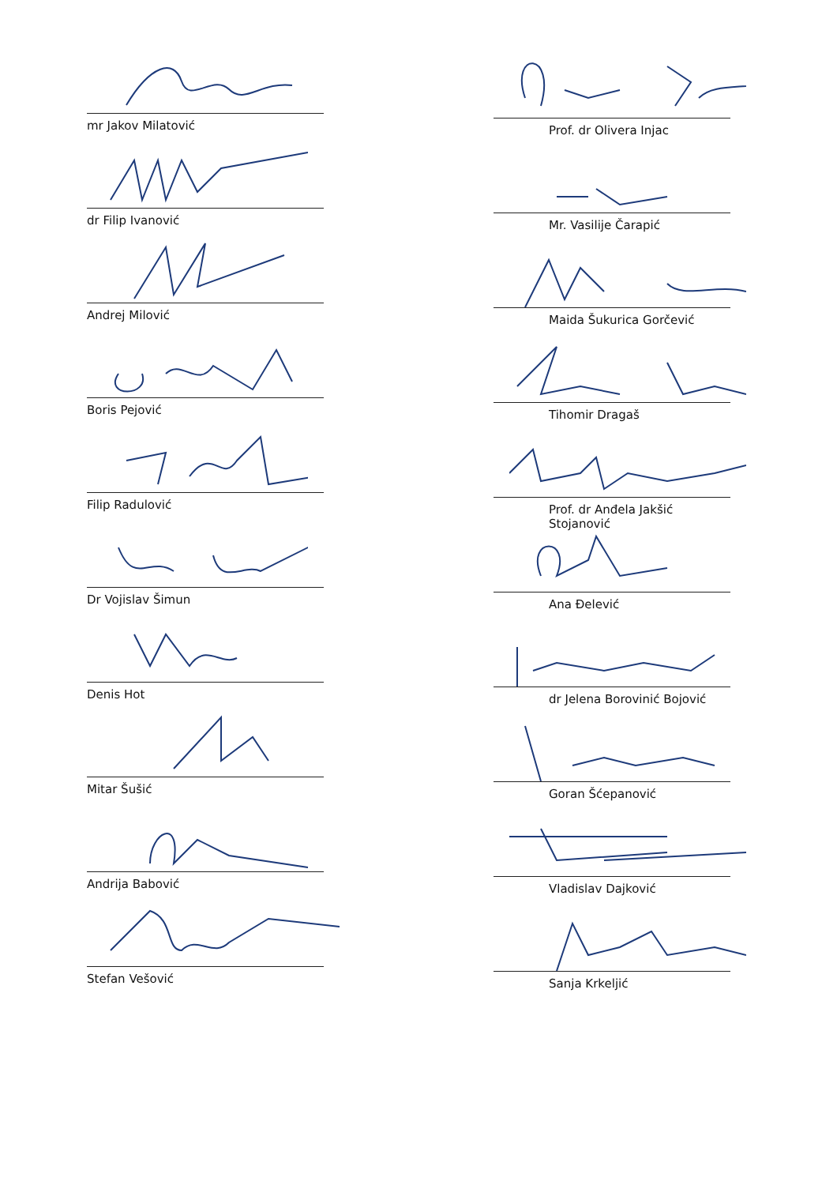mr Jakov Milatović
dr Filip Ivanović
Andrej Milović
Boris Pejović
Filip Radulović
Dr Vojislav Šimun
Denis Hot
Mitar Šušić
Andrija Babović
Stefan Vešović
Prof. dr Olivera Injac
Mr. Vasilije Čarapić
Maida Šukurica Gorčević
Tihomir Dragaš
Prof. dr Anđela Jakšić Stojanović
Ana Đelević
dr Jelena Borovinić Bojović
Goran Šćepanović
Vladislav Dajković
Sanja Krkeljić